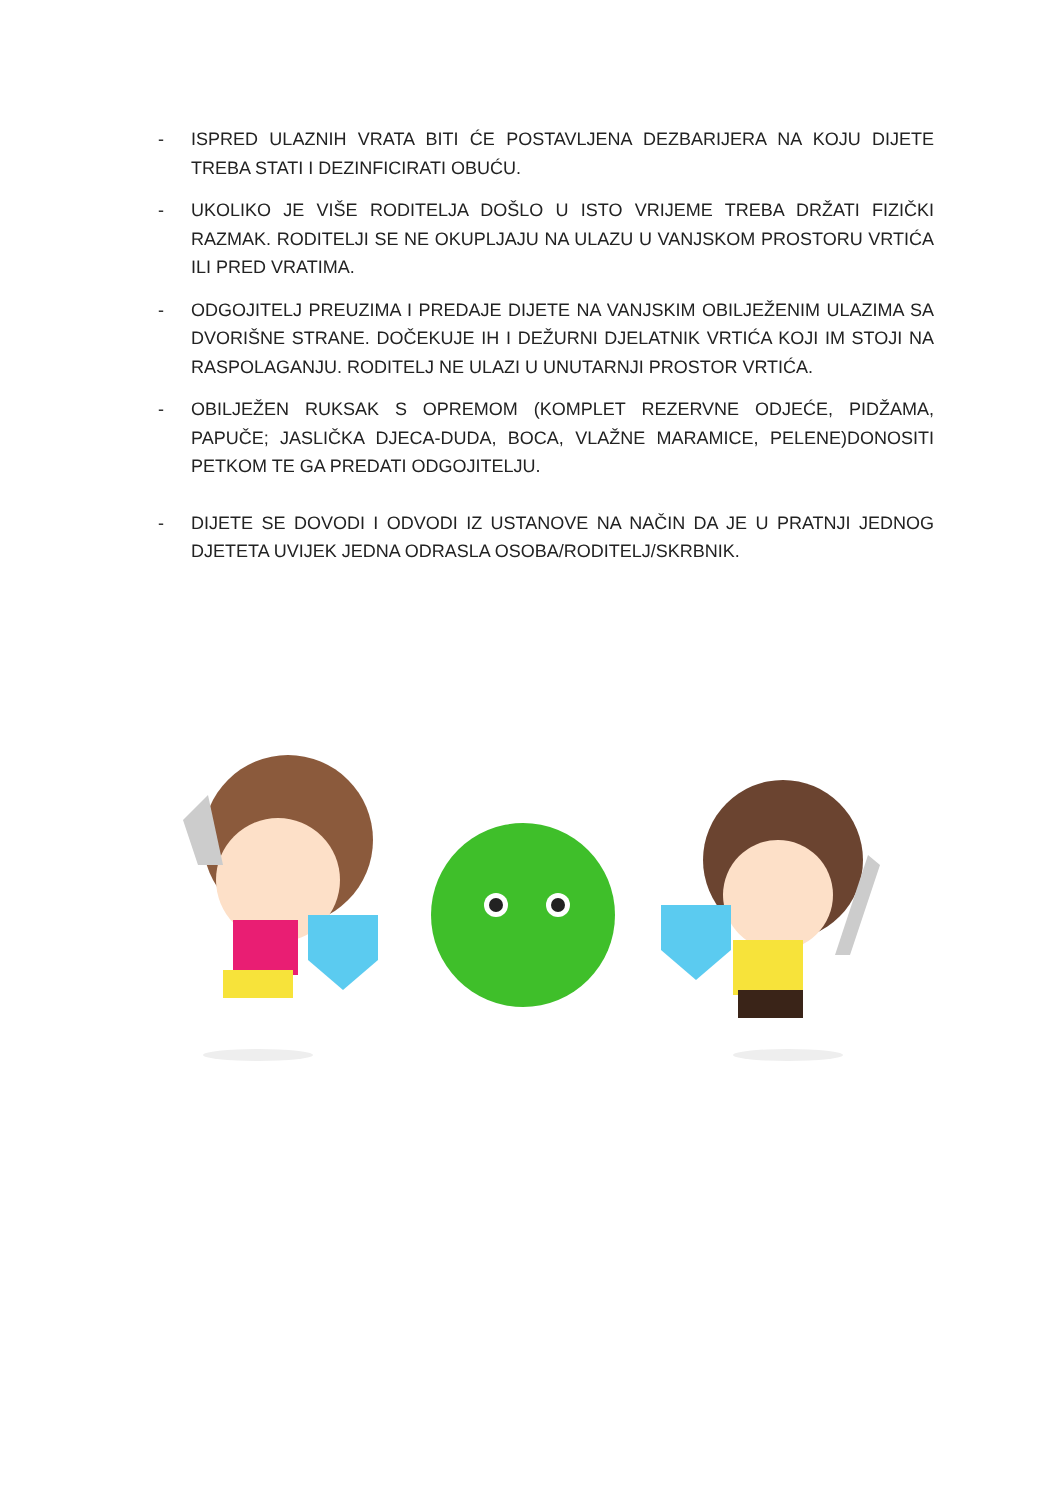- ISPRED ULAZNIH VRATA BITI ĆE POSTAVLJENA DEZBARIJERA NA KOJU DIJETE TREBA STATI I DEZINFICIRATI OBUĆU.
- UKOLIKO JE VIŠE RODITELJA DOŠLO U ISTO VRIJEME TREBA DRŽATI FIZIČKI RAZMAK. RODITELJI SE NE OKUPLJAJU NA ULAZU U VANJSKOM PROSTORU VRTIĆA ILI PRED VRATIMA.
- ODGOJITELJ PREUZIMA I PREDAJE DIJETE NA VANJSKIM OBILJEŽENIM ULAZIMA SA DVORIŠNE STRANE. DOČEKUJE IH I DEŽURNI DJELATNIK VRTIĆA KOJI IM STOJI NA RASPOLAGANJU. RODITELJ NE ULAZI U UNUTARNJI PROSTOR VRTIĆA.
- OBILJEŽEN RUKSAK S OPREMOM (KOMPLET REZERVNE ODJEĆE, PIDŽAMA, PAPUČE; JASLIČKA DJECA-DUDA, BOCA, VLAŽNE MARAMICE, PELENE)DONOSITI PETKOM TE GA PREDATI ODGOJITELJU.
- DIJETE SE DOVODI I ODVODI IZ USTANOVE NA NAČIN DA JE U PRATNJI JEDNOG DJETETA UVIJEK JEDNA ODRASLA OSOBA/RODITELJ/SKRBNIK.